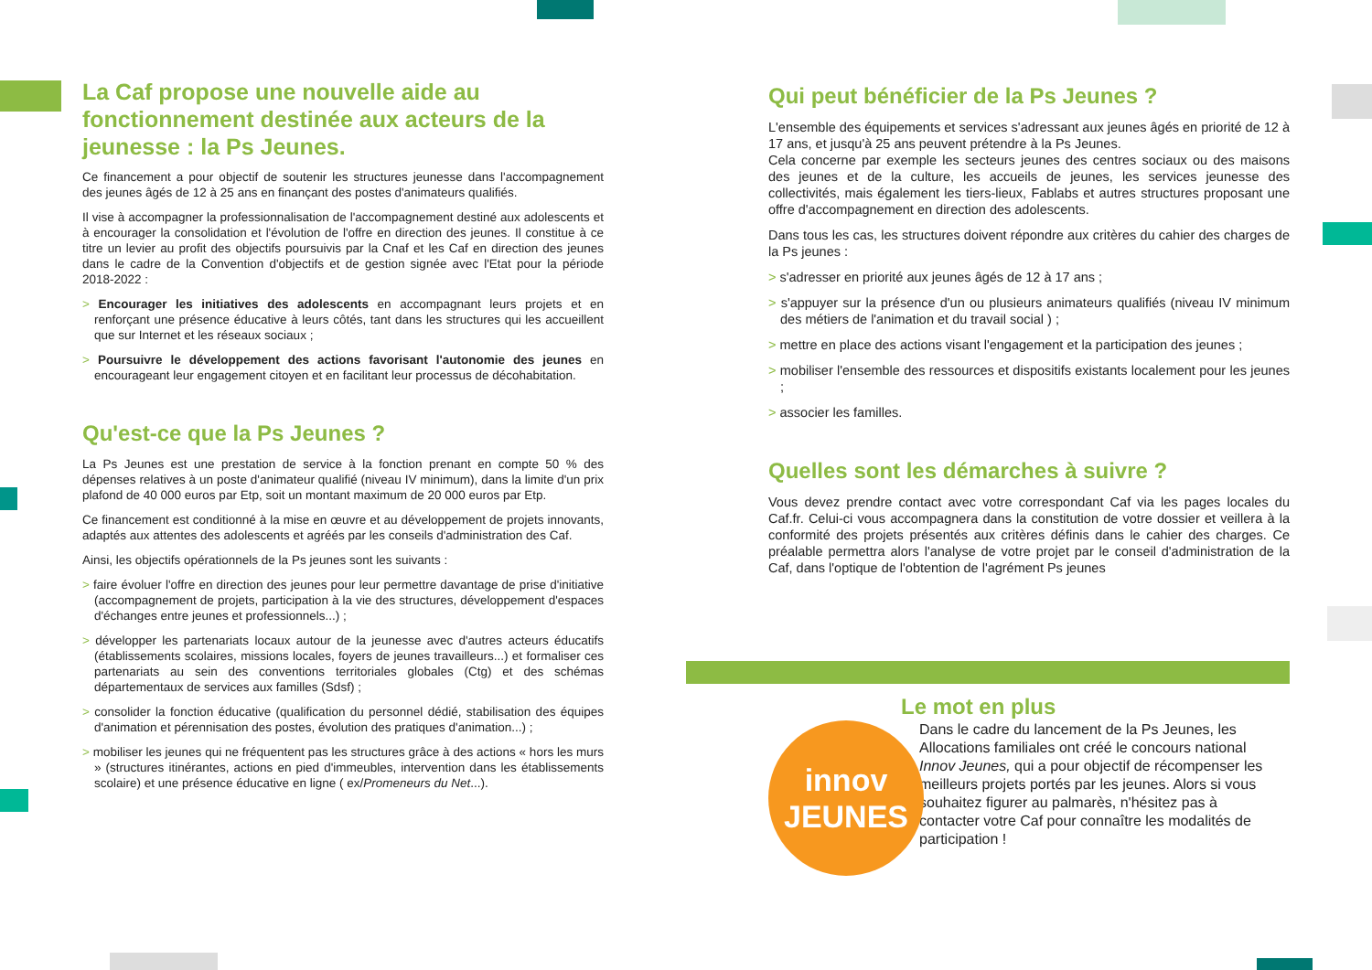La Caf propose une nouvelle aide au fonctionnement destinée aux acteurs de la jeunesse : la Ps Jeunes.
Ce financement a pour objectif de soutenir les structures jeunesse dans l'accompagnement des jeunes âgés de 12 à 25 ans en finançant des postes d'animateurs qualifiés.
Il vise à accompagner la professionnalisation de l'accompagnement destiné aux adolescents et à encourager la consolidation et l'évolution de l'offre en direction des jeunes. Il constitue à ce titre un levier au profit des objectifs poursuivis par la Cnaf et les Caf en direction des jeunes dans le cadre de la Convention d'objectifs et de gestion signée avec l'Etat pour la période 2018-2022 :
> Encourager les initiatives des adolescents en accompagnant leurs projets et en renforçant une présence éducative à leurs côtés, tant dans les structures qui les accueillent que sur Internet et les réseaux sociaux ;
> Poursuivre le développement des actions favorisant l'autonomie des jeunes en encourageant leur engagement citoyen et en facilitant leur processus de décohabitation.
Qu'est-ce que la Ps Jeunes ?
La Ps Jeunes est une prestation de service à la fonction prenant en compte 50 % des dépenses relatives à un poste d'animateur qualifié (niveau IV minimum), dans la limite d'un prix plafond de 40 000 euros par Etp, soit un montant maximum de 20 000 euros par Etp.
Ce financement est conditionné à la mise en œuvre et au développement de projets innovants, adaptés aux attentes des adolescents et agréés par les conseils d'administration des Caf.
Ainsi, les objectifs opérationnels de la Ps jeunes sont les suivants :
> faire évoluer l'offre en direction des jeunes pour leur permettre davantage de prise d'initiative (accompagnement de projets, participation à la vie des structures, développement d'espaces d'échanges entre jeunes et professionnels...) ;
> développer les partenariats locaux autour de la jeunesse avec d'autres acteurs éducatifs (établissements scolaires, missions locales, foyers de jeunes travailleurs...) et formaliser ces partenariats au sein des conventions territoriales globales (Ctg) et des schémas départementaux de services aux familles (Sdsf) ;
> consolider la fonction éducative (qualification du personnel dédié, stabilisation des équipes d'animation et pérennisation des postes, évolution des pratiques d'animation...) ;
> mobiliser les jeunes qui ne fréquentent pas les structures grâce à des actions « hors les murs » (structures itinérantes, actions en pied d'immeubles, intervention dans les établissements scolaire) et une présence éducative en ligne ( ex/Promeneurs du Net...).
Qui peut bénéficier de la Ps Jeunes ?
L'ensemble des équipements et services s'adressant aux jeunes âgés en priorité de 12 à 17 ans, et jusqu'à 25 ans peuvent prétendre à la Ps Jeunes.
Cela concerne par exemple les secteurs jeunes des centres sociaux ou des maisons des jeunes et de la culture, les accueils de jeunes, les services jeunesse des collectivités, mais également les tiers-lieux, Fablabs et autres structures proposant une offre d'accompagnement en direction des adolescents.
Dans tous les cas, les structures doivent répondre aux critères du cahier des charges de la Ps jeunes :
> s'adresser en priorité aux jeunes âgés de 12 à 17 ans ;
> s'appuyer sur la présence d'un ou plusieurs animateurs qualifiés (niveau IV minimum des métiers de l'animation et du travail social ) ;
> mettre en place des actions visant l'engagement et la participation des jeunes ;
> mobiliser l'ensemble des ressources et dispositifs existants localement pour les jeunes ;
> associer les familles.
Quelles sont les démarches à suivre ?
Vous devez prendre contact avec votre correspondant Caf via les pages locales du Caf.fr. Celui-ci vous accompagnera dans la constitution de votre dossier et veillera à la conformité des projets présentés aux critères définis dans le cahier des charges. Ce préalable permettra alors l'analyse de votre projet par le conseil d'administration de la Caf, dans l'optique de l'obtention de l'agrément Ps jeunes
Le mot en plus
innov
JEUNES
Dans le cadre du lancement de la Ps Jeunes, les Allocations familiales ont créé le concours national Innov Jeunes, qui a pour objectif de récompenser les meilleurs projets portés par les jeunes. Alors si vous souhaitez figurer au palmarès, n'hésitez pas à contacter votre Caf pour connaître les modalités de participation !